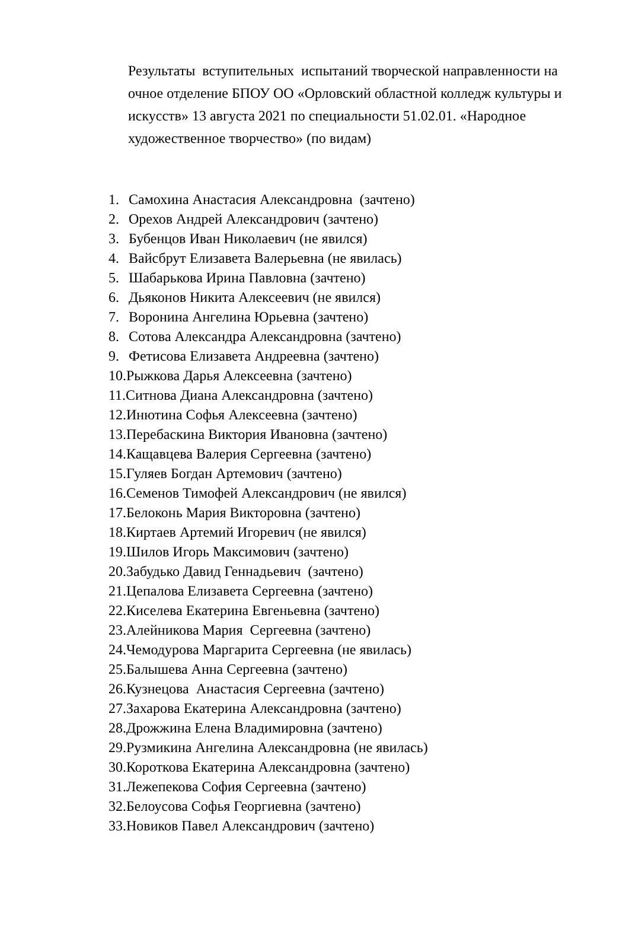Результаты вступительных испытаний творческой направленности на очное отделение БПОУ ОО «Орловский областной колледж культуры и искусств» 13 августа 2021 по специальности 51.02.01. «Народное художественное творчество» (по видам)
1. Самохина Анастасия Александровна (зачтено)
2. Орехов Андрей Александрович (зачтено)
3. Бубенцов Иван Николаевич (не явился)
4. Вайсбрут Елизавета Валерьевна (не явилась)
5. Шабарькова Ирина Павловна (зачтено)
6. Дьяконов Никита Алексеевич (не явился)
7. Воронина Ангелина Юрьевна (зачтено)
8. Сотова Александра Александровна (зачтено)
9. Фетисова Елизавета Андреевна (зачтено)
10.Рыжкова Дарья Алексеевна (зачтено)
11.Ситнова Диана Александровна (зачтено)
12.Инютина Софья Алексеевна (зачтено)
13.Перебаскина Виктория Ивановна (зачтено)
14.Кащавцева Валерия Сергеевна (зачтено)
15.Гуляев Богдан Артемович (зачтено)
16.Семенов Тимофей Александрович (не явился)
17.Белоконь Мария Викторовна (зачтено)
18.Киртаев Артемий Игоревич (не явился)
19.Шилов Игорь Максимович (зачтено)
20.Забудько Давид Геннадьевич (зачтено)
21.Цепалова Елизавета Сергеевна (зачтено)
22.Киселева Екатерина Евгеньевна (зачтено)
23.Алейникова Мария Сергеевна (зачтено)
24.Чемодурова Маргарита Сергеевна (не явилась)
25.Балышева Анна Сергеевна (зачтено)
26.Кузнецова Анастасия Сергеевна (зачтено)
27.Захарова Екатерина Александровна (зачтено)
28.Дрожжина Елена Владимировна (зачтено)
29.Рузмикина Ангелина Александровна (не явилась)
30.Короткова Екатерина Александровна (зачтено)
31.Лежепекова София Сергеевна (зачтено)
32.Белоусова Софья Георгиевна (зачтено)
33.Новиков Павел Александрович (зачтено)